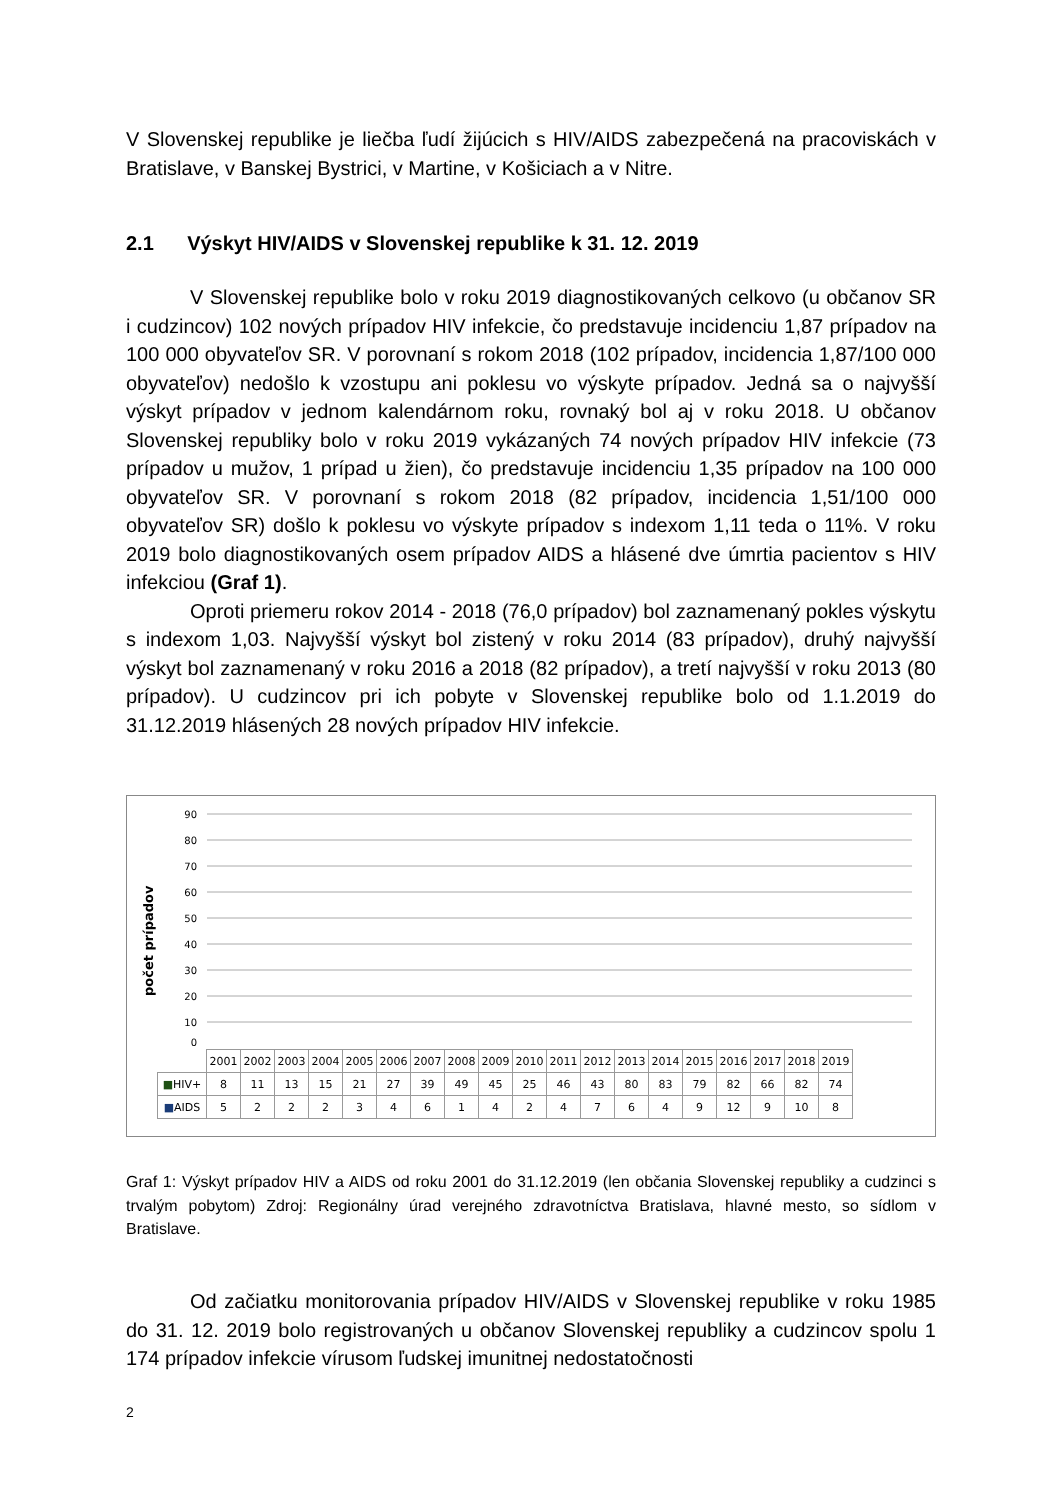V Slovenskej republike je liečba ľudí žijúcich s HIV/AIDS zabezpečená na pracoviskách v Bratislave, v Banskej Bystrici, v Martine, v Košiciach a v Nitre.
2.1 Výskyt HIV/AIDS v Slovenskej republike k 31. 12. 2019
V Slovenskej republike bolo v roku 2019 diagnostikovaných celkovo (u občanov SR i cudzincov) 102 nových prípadov HIV infekcie, čo predstavuje incidenciu 1,87 prípadov na 100 000 obyvateľov SR. V porovnaní s rokom 2018 (102 prípadov, incidencia 1,87/100 000 obyvateľov) nedošlo k vzostupu ani poklesu vo výskyte prípadov. Jedná sa o najvyšší výskyt prípadov v jednom kalendárnom roku, rovnaký bol aj v roku 2018. U občanov Slovenskej republiky bolo v roku 2019 vykázaných 74 nových prípadov HIV infekcie (73 prípadov u mužov, 1 prípad u žien), čo predstavuje incidenciu 1,35 prípadov na 100 000 obyvateľov SR. V porovnaní s rokom 2018 (82 prípadov, incidencia 1,51/100 000 obyvateľov SR) došlo k poklesu vo výskyte prípadov s indexom 1,11 teda o 11%. V roku 2019 bolo diagnostikovaných osem prípadov AIDS a hlásené dve úmrtia pacientov s HIV infekciou (Graf 1).
Oproti priemeru rokov 2014 - 2018 (76,0 prípadov) bol zaznamenaný pokles výskytu s indexom 1,03. Najvyšší výskyt bol zistený v roku 2014 (83 prípadov), druhý najvyšší výskyt bol zaznamenaný v roku 2016 a 2018 (82 prípadov), a tretí najvyšší v roku 2013 (80 prípadov). U cudzincov pri ich pobyte v Slovenskej republike bolo od 1.1.2019 do 31.12.2019 hlásených 28 nových prípadov HIV infekcie.
počet prípadov
90
80
70
60
50
40
30
20
10
0
| | 2001 | 2002 | 2003 | 2004 | 2005 | 2006 | 2007 | 2008 | 2009 | 2010 | 2011 | 2012 | 2013 | 2014 | 2015 | 2016 | 2017 | 2018 | 2019 |
| --- | --- | --- | --- | --- | --- | --- | --- | --- | --- | --- | --- | --- | --- | --- | --- | --- | --- | --- | --- |
| ■ HIV+ | 8 | 11 | 13 | 15 | 21 | 27 | 39 | 49 | 45 | 25 | 46 | 43 | 80 | 83 | 79 | 82 | 66 | 82 | 74 |
| ■ AIDS | 5 | 2 | 2 | 2 | 3 | 4 | 6 | 1 | 4 | 2 | 4 | 7 | 6 | 4 | 9 | 12 | 9 | 10 | 8 |
Graf 1: Výskyt prípadov HIV a AIDS od roku 2001 do 31.12.2019 (len občania Slovenskej republiky a cudzinci s trvalým pobytom) Zdroj: Regionálny úrad verejného zdravotníctva Bratislava, hlavné mesto, so sídlom v Bratislave.
Od začiatku monitorovania prípadov HIV/AIDS v Slovenskej republike v roku 1985 do 31. 12. 2019 bolo registrovaných u občanov Slovenskej republiky a cudzincov spolu 1 174 prípadov infekcie vírusom ľudskej imunitnej nedostatočnosti
2